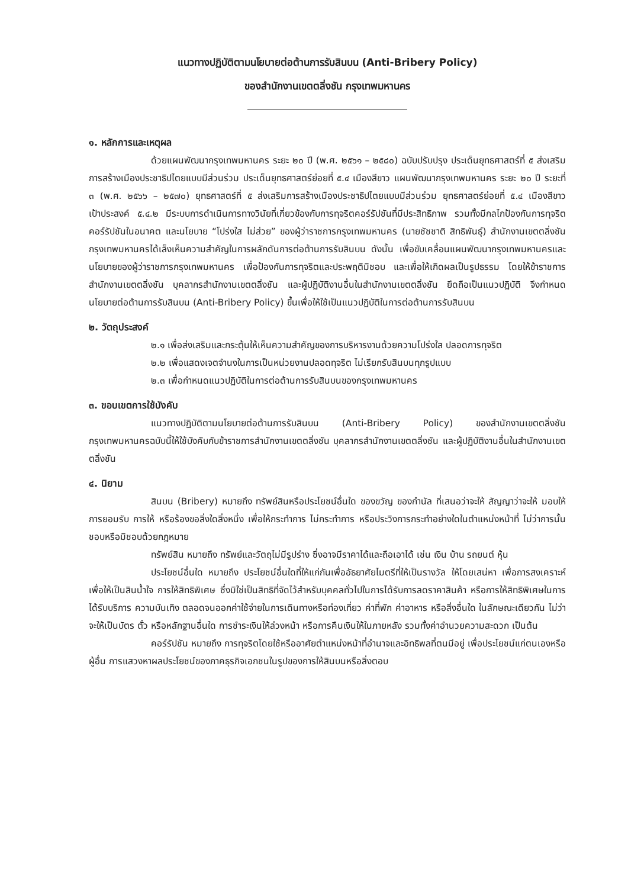แนวทางปฏิบัติตามนโยบายต่อต้านการรับสินบน (Anti-Bribery Policy)
ของสำนักงานเขตตลิ่งชัน กรุงเทพมหานคร
๑. หลักการและเหตุผล
ด้วยแผนพัฒนากรุงเทพมหานคร ระยะ ๒๐ ปี (พ.ศ. ๒๕๖๑ – ๒๕๘๐) ฉบับปรับปรุง ประเด็นยุทธศาสตร์ที่ ๕ ส่งเสริมการสร้างเมืองประชาธิปไตยแบบมีส่วนร่วม ประเด็นยุทธศาสตร์ย่อยที่ ๕.๔ เมืองสีขาว แผนพัฒนากรุงเทพมหานคร ระยะ ๒๐ ปี ระยะที่ ๓ (พ.ศ. ๒๕๖๖ – ๒๕๗๐) ยุทธศาสตร์ที่ ๕ ส่งเสริมการสร้างเมืองประชาธิปไตยแบบมีส่วนร่วม ยุทธศาสตร์ย่อยที่ ๕.๔ เมืองสีขาว เป้าประสงค์ ๕.๔.๒ มีระบบการดำเนินการทางวินัยที่เกี่ยวข้องกับการทุจริตคอร์รัปชันที่มีประสิทธิภาพ รวมทั้งมีกลไกป้องกันการทุจริตคอร์รัปชันในอนาคต และนโยบาย “โปร่งใส ไม่ส่วย” ของผู้ว่าราชการกรุงเทพมหานคร (นายชัชชาติ สิทธิพันธุ์) สำนักงานเขตตลิ่งชัน กรุงเทพมหานครได้เล็งเห็นความสำคัญในการผลักดันการต่อต้านการรับสินบน ดังนั้น เพื่อขับเคลื่อนแผนพัฒนากรุงเทพมหานครและนโยบายของผู้ว่าราชการกรุงเทพมหานคร เพื่อป้องกันการทุจริตและประพฤติมิชอบ และเพื่อให้เกิดผลเป็นรูปธรรม โดยให้ข้าราชการสำนักงานเขตตลิ่งชัน บุคลากรสำนักงานเขตตลิ่งชัน และผู้ปฏิบัติงานอื่นในสำนักงานเขตตลิ่งชัน ยึดถือเป็นแนวปฏิบัติ จึงกำหนดนโยบายต่อต้านการรับสินบน (Anti-Bribery Policy) ขึ้นเพื่อให้ใช้เป็นแนวปฏิบัติในการต่อต้านการรับสินบน
๒. วัตถุประสงค์
๒.๑ เพื่อส่งเสริมและกระตุ้นให้เห็นความสำคัญของการบริหารงานด้วยความโปร่งใส ปลอดการทุจริต
๒.๒ เพื่อแสดงเจตจำนงในการเป็นหน่วยงานปลอดทุจริต ไม่เรียกรับสินบนทุกรูปแบบ
๒.๓ เพื่อกำหนดแนวปฏิบัติในการต่อต้านการรับสินบนของกรุงเทพมหานคร
๓. ขอบเขตการใช้บังคับ
แนวทางปฏิบัติตามนโยบายต่อต้านการรับสินบน (Anti-Bribery Policy) ของสำนักงานเขตตลิ่งชัน กรุงเทพมหานครฉบับนี้ให้ใช้บังคับกับข้าราชการสำนักงานเขตตลิ่งชัน บุคลากรสำนักงานเขตตลิ่งชัน และผู้ปฏิบัติงานอื่นในสำนักงานเขตตลิ่งชัน
๔. นิยาม
สินบน (Bribery) หมายถึง ทรัพย์สินหรือประโยชน์อื่นใด ของขวัญ ของกำนัล ที่เสนอว่าจะให้ สัญญาว่าจะให้ มอบให้ การยอมรับ การให้ หรือร้องขอสิ่งใดสิ่งหนึ่ง เพื่อให้กระทำการ ไม่กระทำการ หรือประวิงการกระทำอย่างใดในตำแหน่งหน้าที่ ไม่ว่าการนั้นชอบหรือมิชอบด้วยกฎหมาย
ทรัพย์สิน หมายถึง ทรัพย์และวัตถุไม่มีรูปร่าง ซึ่งอาจมีราคาได้และถือเอาได้ เช่น เงิน บ้าน รถยนต์ หุ้น
ประโยชน์อื่นใด หมายถึง ประโยชน์อื่นใดที่ให้แก่กันเพื่ออัธยาศัยไมตรีที่ให้เป็นรางวัล ให้โดยเสน่หา เพื่อการสงเคราะห์ เพื่อให้เป็นสินน้ำใจ การให้สิทธิพิเศษ ซึ่งมิใช่เป็นสิทธิที่จัดไว้สำหรับบุคคลทั่วไปในการได้รับการลดราคาสินค้า หรือการให้สิทธิพิเศษในการได้รับบริการ ความบันเทิง ตลอดจนออกค่าใช้จ่ายในการเดินทางหรือท่องเที่ยว ค่าที่พัก ค่าอาหาร หรือสิ่งอื่นใด ในลักษณะเดียวกัน ไม่ว่าจะให้เป็นบัตร ตั๋ว หรือหลักฐานอื่นใด การชำระเงินให้ล่วงหน้า หรือการคืนเงินให้ในภายหลัง รวมทั้งค่าอำนวยความสะดวก เป็นต้น
คอร์รัปชัน หมายถึง การทุจริตโดยใช้หรืออาศัยตำแหน่งหน้าที่อำนาจและอิทธิพลที่ตนมีอยู่ เพื่อประโยชน์แก่ตนเองหรือผู้อื่น การแสวงหาผลประโยชน์ของภาคธุรกิจเอกชนในรูปของการให้สินบนหรือสิ่งตอบ